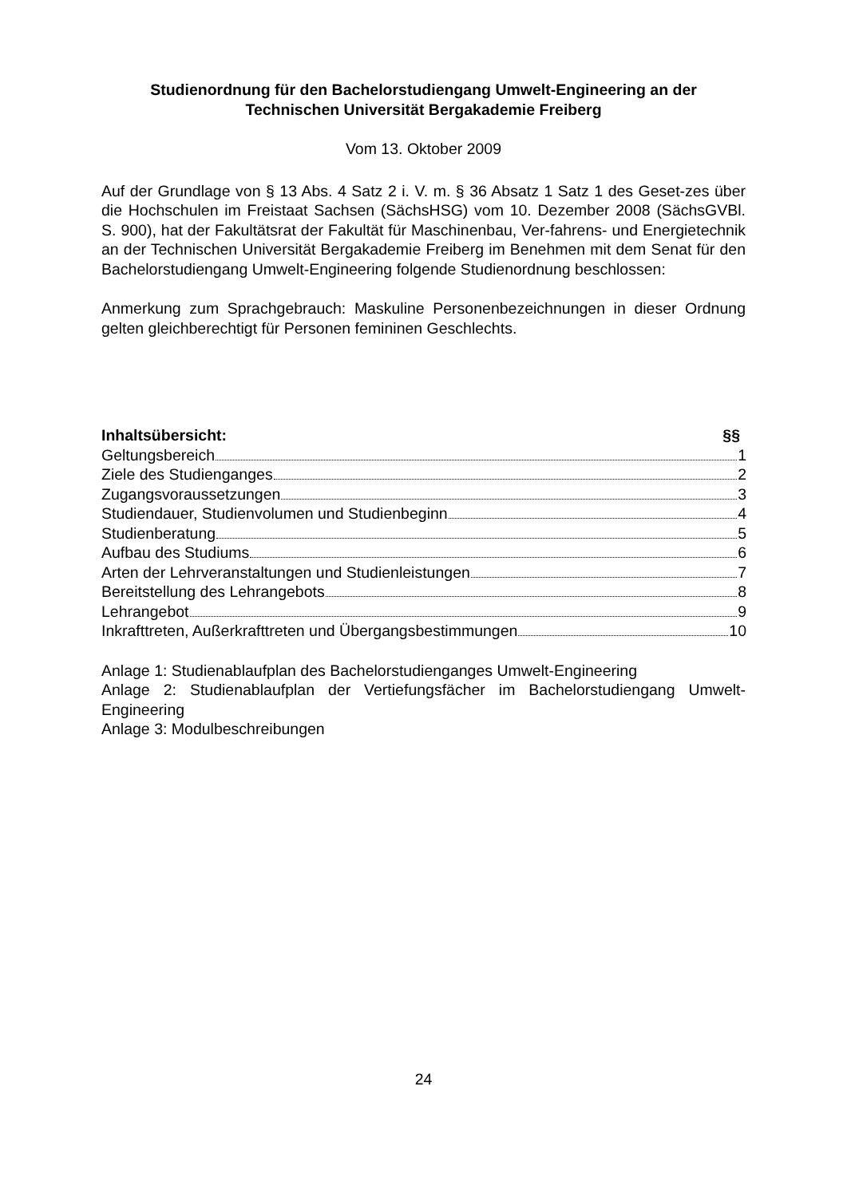Studienordnung für den Bachelorstudiengang Umwelt-Engineering an der
Technischen Universität Bergakademie Freiberg
Vom 13. Oktober 2009
Auf der Grundlage von § 13 Abs. 4 Satz 2 i. V. m. § 36 Absatz 1 Satz 1 des Geset-zes über die Hochschulen im Freistaat Sachsen (SächsHSG) vom 10. Dezember 2008 (SächsGVBl. S. 900), hat der Fakultätsrat der Fakultät für Maschinenbau, Ver-fahrens- und Energietechnik an der Technischen Universität Bergakademie Freiberg im Benehmen mit dem Senat für den Bachelorstudiengang Umwelt-Engineering folgende Studienordnung beschlossen:
Anmerkung zum Sprachgebrauch: Maskuline Personenbezeichnungen in dieser Ordnung gelten gleichberechtigt für Personen femininen Geschlechts.
Inhaltsübersicht: §§
Geltungsbereich 1
Ziele des Studienganges 2
Zugangsvoraussetzungen 3
Studiendauer, Studienvolumen und Studienbeginn 4
Studienberatung 5
Aufbau des Studiums 6
Arten der Lehrveranstaltungen und Studienleistungen 7
Bereitstellung des Lehrangebots 8
Lehrangebot 9
Inkrafttreten, Außerkrafttreten und Übergangsbestimmungen 10
Anlage 1: Studienablaufplan des Bachelorstudienganges Umwelt-Engineering
Anlage 2: Studienablaufplan der Vertiefungsfächer im Bachelorstudiengang Umwelt-Engineering
Anlage 3: Modulbeschreibungen
24